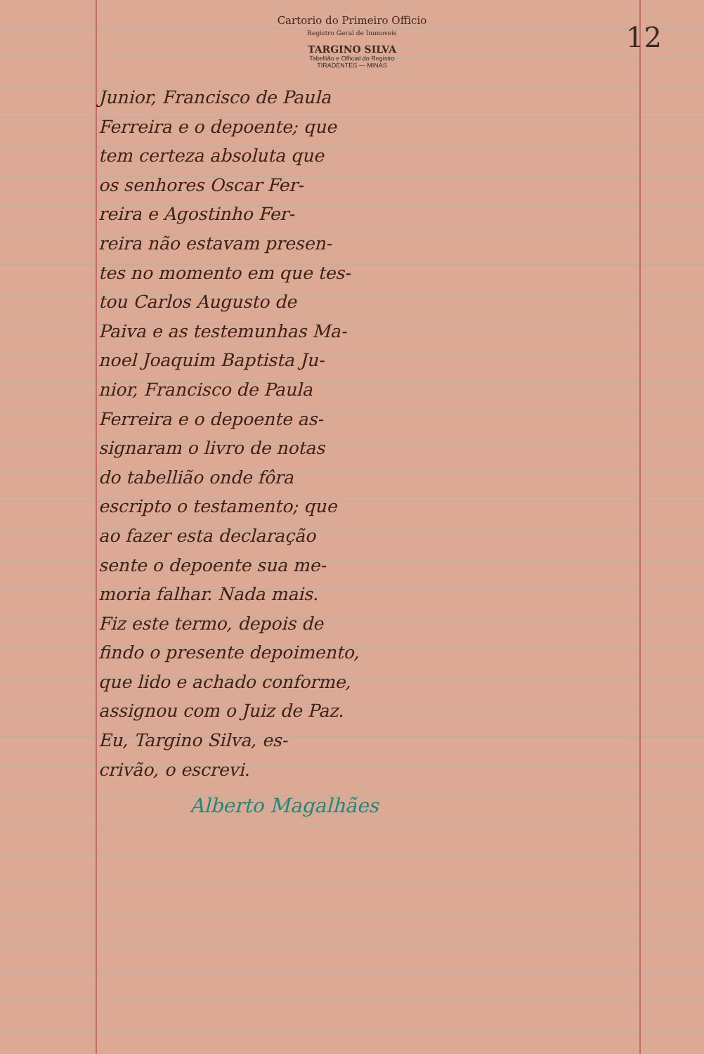Cartorio do Primeiro Officio
Registro Geral de Immoveis
TARGINO SILVA
Tabellião e Official do Registro
TIRADENTES — MINAS
12
Junior, Francisco de Paula
Ferreira e o depoente; que
tem certeza absoluta que
os senhores Oscar Fer-
reira e Agostinho Fer-
reira não estavam presen-
tes no momento em que tes-
tou Carlos Augusto de
Paiva e as testemunhas Ma-
noel Joaquim Baptista Ju-
nior, Francisco de Paula
Ferreira e o depoente as-
signaram o livro de notas
do tabellião onde fôra
escripto o testamento; que
ao fazer esta declaração
sente o depoente sua me-
moria falhar. Nada mais.
Fiz este termo, depois de
findo o presente depoimento,
que lido e achado conforme,
assignou com o Juiz de Paz.
Eu, Targino Silva, es-
crivão, o escrevi.
Alberto Magalhães